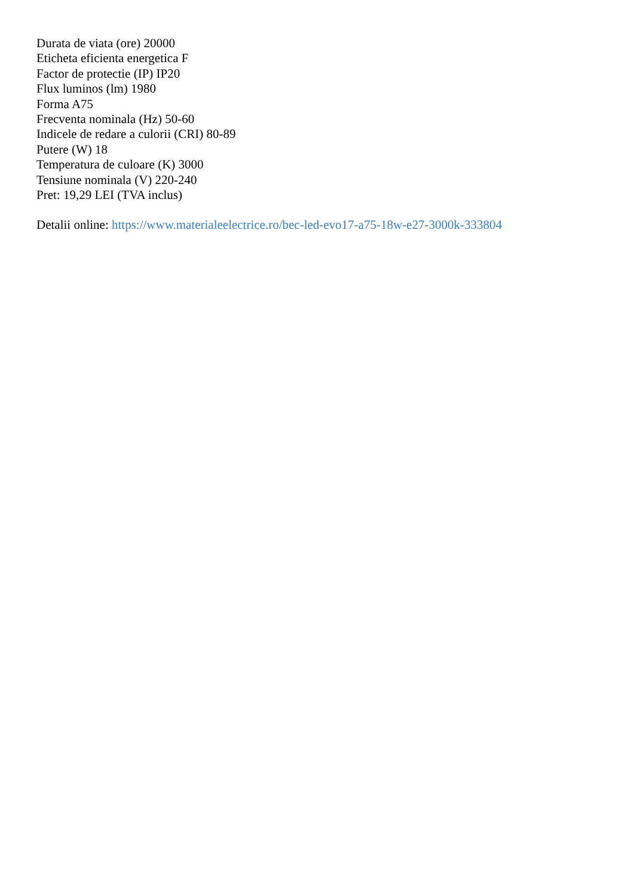Durata de viata (ore) 20000
Eticheta eficienta energetica F
Factor de protectie (IP) IP20
Flux luminos (lm) 1980
Forma A75
Frecventa nominala (Hz) 50-60
Indicele de redare a culorii (CRI) 80-89
Putere (W) 18
Temperatura de culoare (K) 3000
Tensiune nominala (V) 220-240
Pret: 19,29 LEI (TVA inclus)
Detalii online: https://www.materialeelectrice.ro/bec-led-evo17-a75-18w-e27-3000k-333804